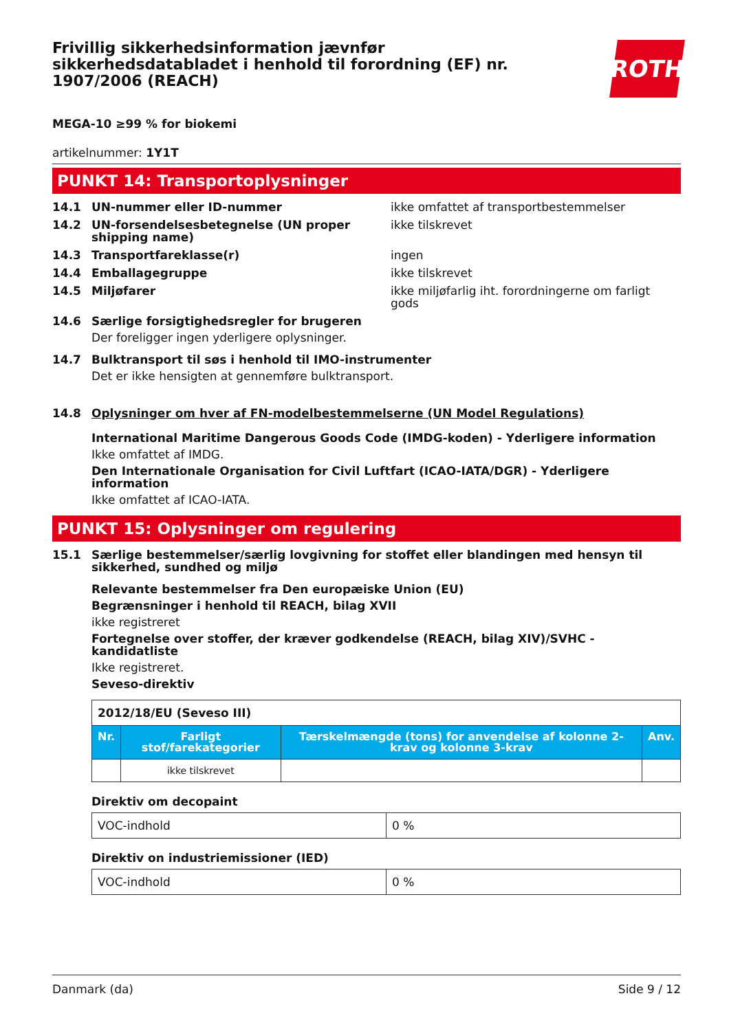Frivillig sikkerhedsinformation jævnfør sikkerhedsdatabladet i henhold til forordning (EF) nr. 1907/2006 (REACH)
ROTH
MEGA-10 ≥99 % for biokemi
artikelnummer: 1Y1T
PUNKT 14: Transportoplysninger
14.1 UN-nummer eller ID-nummer ikke omfattet af transportbestemmelser
14.2 UN-forsendelsesbetegnelse (UN proper shipping name)
ikke tilskrevet
14.3 Transportfareklasse(r) ingen
14.4 Emballagegruppe ikke tilskrevet
14.5 Miljøfarer ikke miljøfarlig iht. forordningerne om farligt gods
14.6 Særlige forsigtighedsregler for brugeren
Der foreligger ingen yderligere oplysninger.
14.7 Bulktransport til søs i henhold til IMO-instrumenter
Det er ikke hensigten at gennemføre bulktransport.
14.8 Oplysninger om hver af FN-modelbestemmelserne (UN Model Regulations)
International Maritime Dangerous Goods Code (IMDG-koden) - Yderligere information
Ikke omfattet af IMDG.
Den Internationale Organisation for Civil Luftfart (ICAO-IATA/DGR) - Yderligere information
Ikke omfattet af ICAO-IATA.
PUNKT 15: Oplysninger om regulering
15.1 Særlige bestemmelser/særlig lovgivning for stoffet eller blandingen med hensyn til sikkerhed, sundhed og miljø
Relevante bestemmelser fra Den europæiske Union (EU)
Begrænsninger i henhold til REACH, bilag XVII
ikke registreret
Fortegnelse over stoffer, der kræver godkendelse (REACH, bilag XIV)/SVHC - kandidatliste
Ikke registreret.
Seveso-direktiv
| 2012/18/EU (Seveso III) | | | |
| Nr. | Farligt stof/farekategorier | Tærskelmængde (tons) for anvendelse af kolonne 2-krav og kolonne 3-krav | Anv. |
| | ikke tilskrevet | | |
Direktiv om decopaint
| VOC-indhold | 0 % |
Direktiv on industriemissioner (IED)
| VOC-indhold | 0 % |
Danmark (da) Side 9 / 12